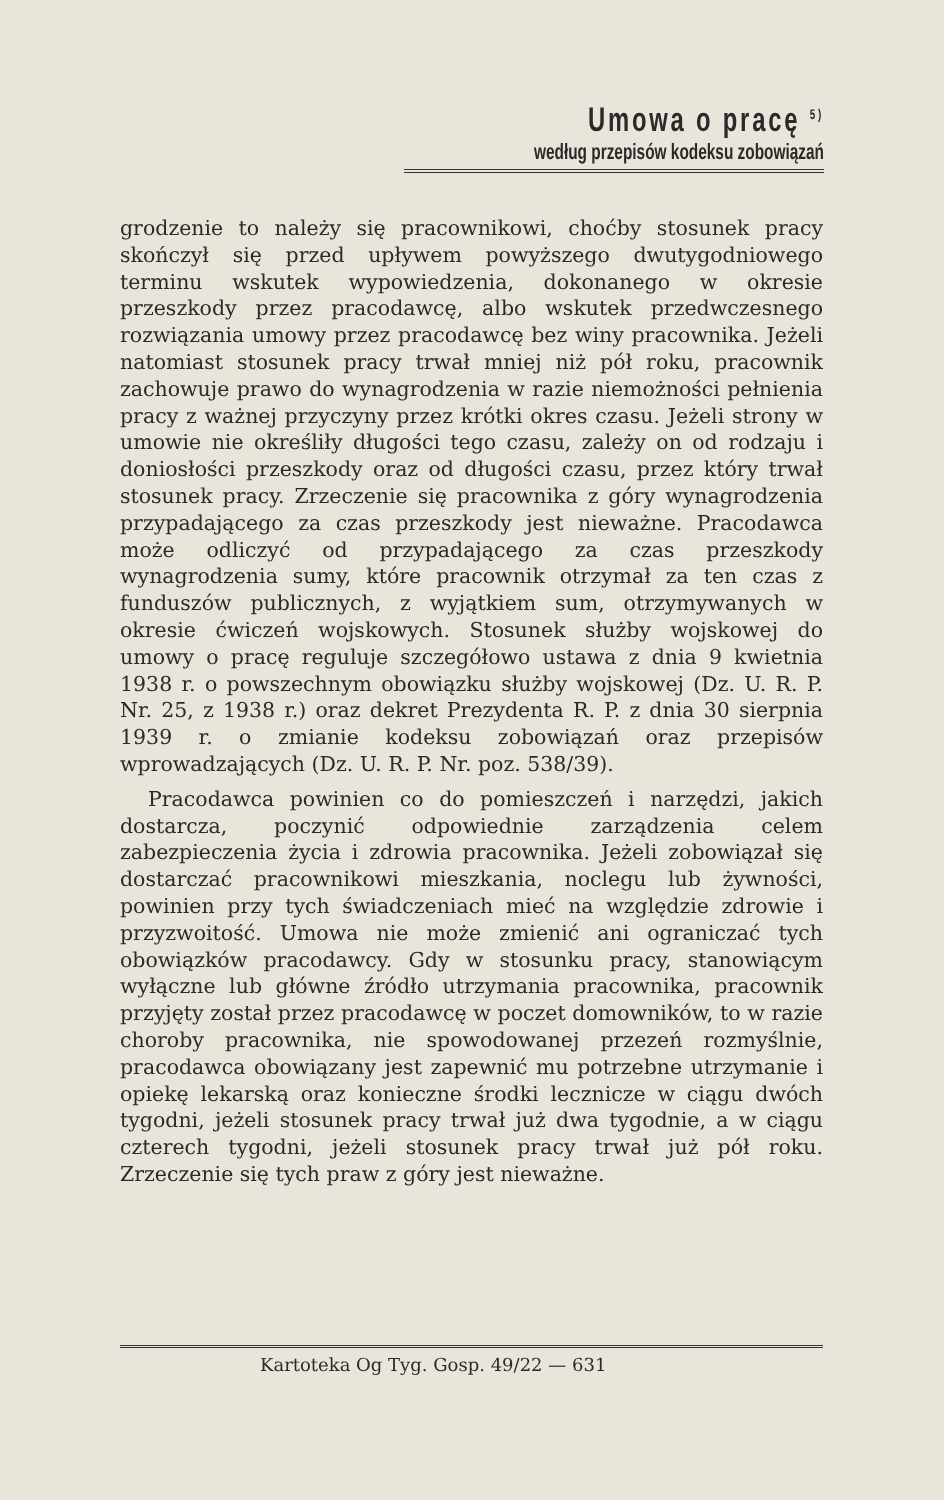Umowa o pracę <sup>5)</sup>
według przepisów kodeksu zobowiązań
grodzenie to należy się pracownikowi, choćby stosunek pracy skończył się przed upływem powyższego dwutygodniowego terminu wskutek wypowiedzenia, dokonanego w okresie przeszkody przez pracodawcę, albo wskutek przedwczesnego rozwiązania umowy przez pracodawcę bez winy pracownika. Jeżeli natomiast stosunek pracy trwał mniej niż pół roku, pracownik zachowuje prawo do wynagrodzenia w razie niemożności pełnienia pracy z ważnej przyczyny przez krótki okres czasu. Jeżeli strony w umowie nie określiły długości tego czasu, zależy on od rodzaju i doniosłości przeszkody oraz od długości czasu, przez który trwał stosunek pracy. Zrzeczenie się pracownika z góry wynagrodzenia przypadającego za czas przeszkody jest nieważne. Pracodawca może odliczyć od przypadającego za czas przeszkody wynagrodzenia sumy, które pracownik otrzymał za ten czas z funduszów publicznych, z wyjątkiem sum, otrzymywanych w okresie ćwiczeń wojskowych. Stosunek służby wojskowej do umowy o pracę reguluje szczegółowo ustawa z dnia 9 kwietnia 1938 r. o powszechnym obowiązku służby wojskowej (Dz. U. R. P. Nr. 25, z 1938 r.) oraz dekret Prezydenta R. P. z dnia 30 sierpnia 1939 r. o zmianie kodeksu zobowiązań oraz przepisów wprowadzających (Dz. U. R. P. Nr. poz. 538/39).
Pracodawca powinien co do pomieszczeń i narzędzi, jakich dostarcza, poczynić odpowiednie zarządzenia celem zabezpieczenia życia i zdrowia pracownika. Jeżeli zobowiązał się dostarczać pracownikowi mieszkania, noclegu lub żywności, powinien przy tych świadczeniach mieć na względzie zdrowie i przyzwoitość. Umowa nie może zmienić ani ograniczać tych obowiązków pracodawcy. Gdy w stosunku pracy, stanowiącym wyłączne lub główne źródło utrzymania pracownika, pracownik przyjęty został przez pracodawcę w poczet domowników, to w razie choroby pracownika, nie spowodowanej przezeń rozmyślnie, pracodawca obowiązany jest zapewnić mu potrzebne utrzymanie i opiekę lekarską oraz konieczne środki lecznicze w ciągu dwóch tygodni, jeżeli stosunek pracy trwał już dwa tygodnie, a w ciągu czterech tygodni, jeżeli stosunek pracy trwał już pół roku. Zrzeczenie się tych praw z góry jest nieważne.
Kartoteka Og Tyg. Gosp. 49/22 — 631